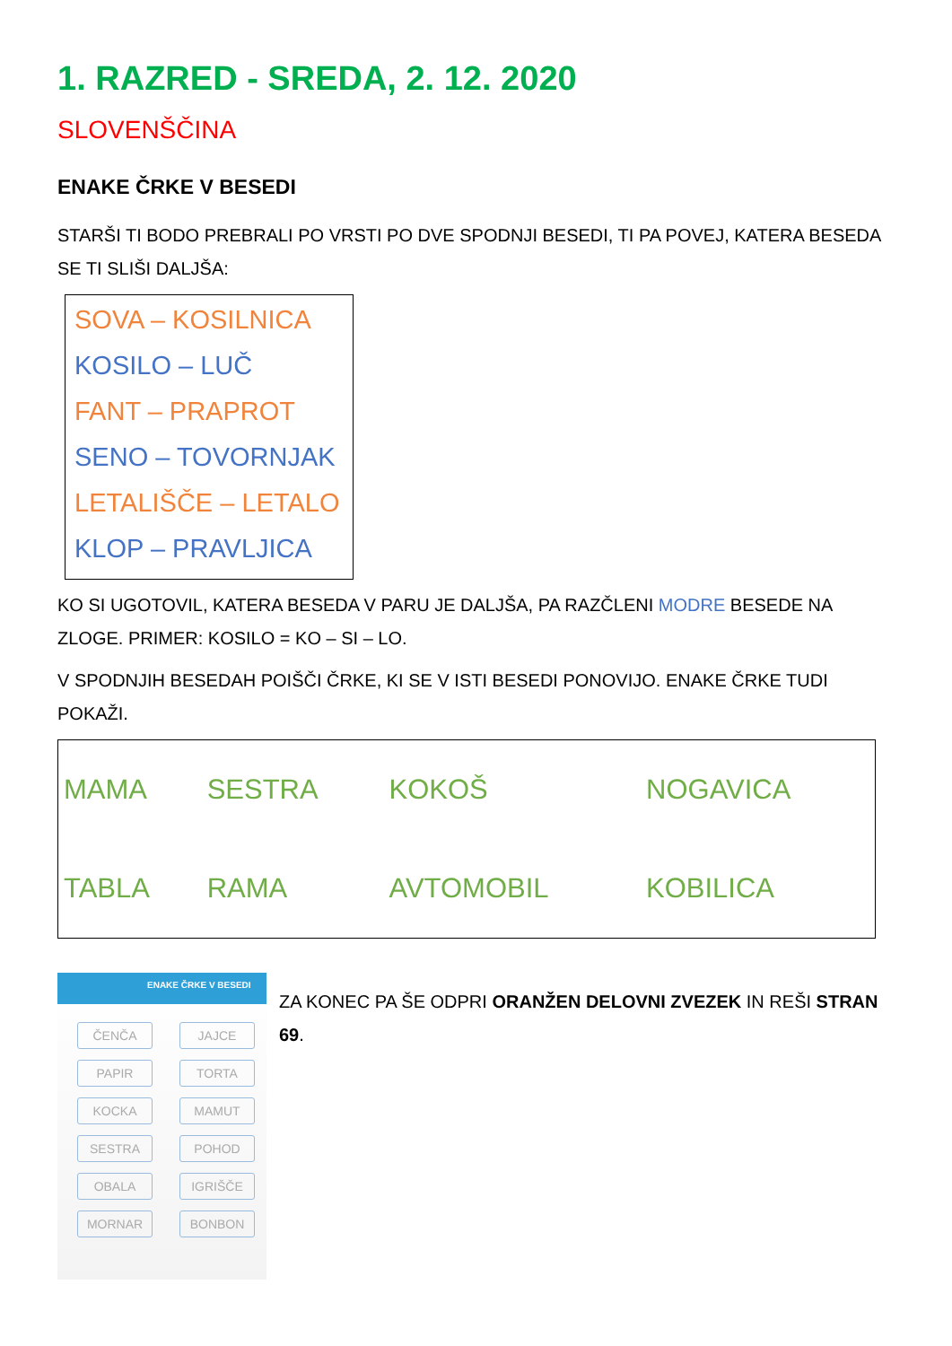1. RAZRED - SREDA, 2. 12. 2020
SLOVENŠČINA
ENAKE ČRKE V BESEDI
STARŠI TI BODO PREBRALI PO VRSTI PO DVE SPODNJI BESEDI, TI PA POVEJ, KATERA BESEDA SE TI SLIŠI DALJŠA:
SOVA – KOSILNICA
KOSILO – LUČ
FANT – PRAPROT
SENO – TOVORNJAK
LETALIŠČE – LETALO
KLOP – PRAVLJICA
KO SI UGOTOVIL, KATERA BESEDA V PARU JE DALJŠA, PA RAZČLENI MODRE BESEDE NA ZLOGE. PRIMER: KOSILO = KO – SI – LO.
V SPODNJIH BESEDAH POIŠČI ČRKE, KI SE V ISTI BESEDI PONOVIJO. ENAKE ČRKE TUDI POKAŽI.
| MAMA | SESTRA | KOKOŠ | NOGAVICA |
| TABLA | RAMA | AVTOMOBIL | KOBILICA |
ENAKE ČRKE V BESEDI
ČENČA JAJCE PAPIR TORTA KOCKA MAMUT SESTRA POHOD OBALA IGRIŠČE MORNAR BONBON
ZA KONEC PA ŠE ODPRI ORANŽEN DELOVNI ZVEZEK IN REŠI STRAN 69.